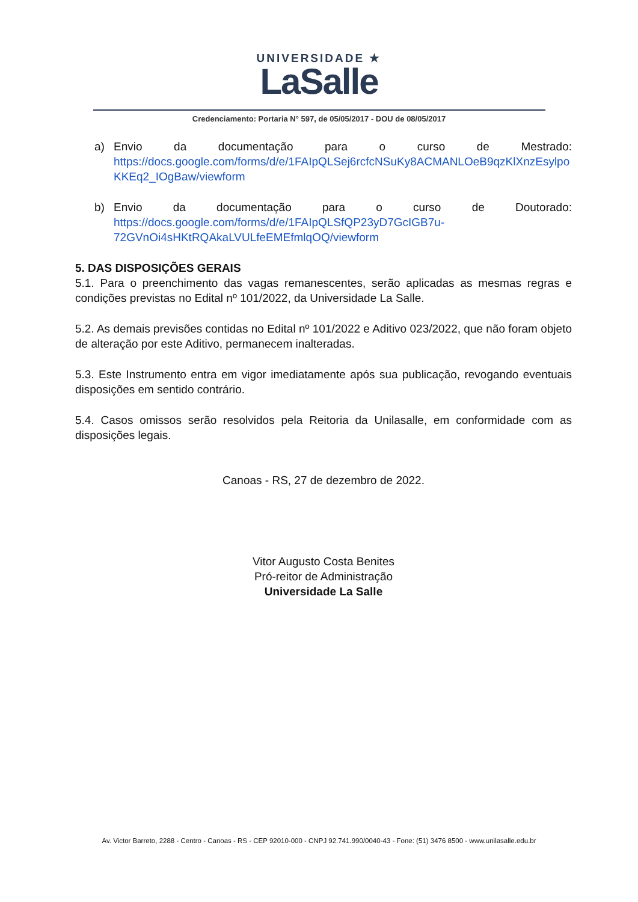UNIVERSIDADE ★
LaSalle
Credenciamento: Portaria N° 597, de 05/05/2017 - DOU de 08/05/2017
a) Envio da documentação para o curso de Mestrado:
https://docs.google.com/forms/d/e/1FAIpQLSej6rcfcNSuKy8ACMANLOeB9qzKlXnzEsylpoKKEq2_IOgBaw/viewform
b) Envio da documentação para o curso de Doutorado:
https://docs.google.com/forms/d/e/1FAIpQLSfQP23yD7GcIGB7u-
72GVnOi4sHKtRQAkaLVULfeEMEfmlqOQ/viewform
5. DAS DISPOSIÇÕES GERAIS
5.1. Para o preenchimento das vagas remanescentes, serão aplicadas as mesmas regras e condições previstas no Edital nº 101/2022, da Universidade La Salle.
5.2. As demais previsões contidas no Edital nº 101/2022 e Aditivo 023/2022, que não foram objeto de alteração por este Aditivo, permanecem inalteradas.
5.3. Este Instrumento entra em vigor imediatamente após sua publicação, revogando eventuais disposições em sentido contrário.
5.4. Casos omissos serão resolvidos pela Reitoria da Unilasalle, em conformidade com as disposições legais.
Canoas - RS, 27 de dezembro de 2022.
Vitor Augusto Costa Benites
Pró-reitor de Administração
Universidade La Salle
Av. Victor Barreto, 2288 - Centro - Canoas - RS - CEP 92010-000 - CNPJ 92.741.990/0040-43 - Fone: (51) 3476 8500 - www.unilasalle.edu.br